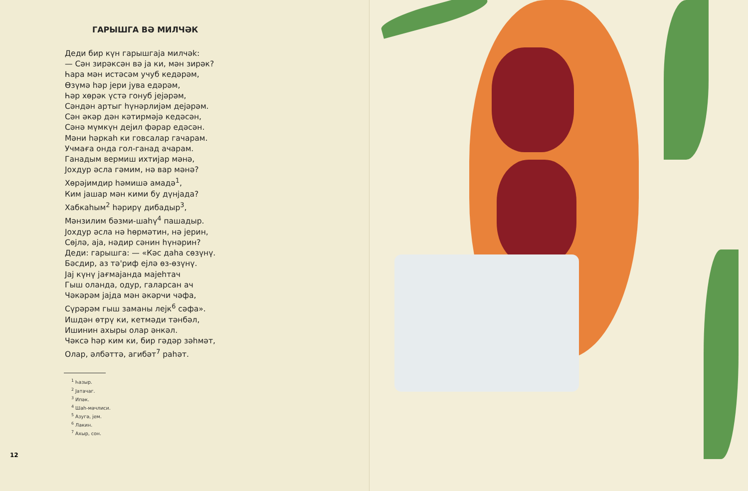ГАРЫШГА ВƏ МИЛЧƏК
Деди бир күн гарышгаја милчək:
— Сəн зирəксəн вə ја ки, мəн зирəк?
Һара мəн истəсəм учуб кедəрəм,
Өзүмə һəр јери јува едəрəм,
Һəр хөрəк үстə гонуб јејəрəм,
Сəндəн артыг һүнəрлијəм дејəрəм.
Сəн əкəр дəн кəтирмəјə кедəсəн,
Сəнə мүмкүн дејил фəрар едəсəн.
Мəни һəркаһ ки говсалар гачарам.
Учмаға онда гол-ганад ачарам.
Ганадым вермиш ихтијар мəнə,
Јохдур əсла гəмим, нə вар мəнə?
Хөрəјимдир һəмишə амадə<sup>1</sup>,
Ким јашар мəн кими бу дүнјада?
Хабкаһым<sup>2</sup> һəрирү дибадыр<sup>3</sup>,
Мəнзилим бəзми-шаһү<sup>4</sup> пашадыр.
Јохдур əсла нə һөрмəтин, нə јерин,
Сөјлə, аја, нəдир сəнин һүнəрин?
Деди: гарышга: — «Кəс даһа сөзүнү.
Бəсдир, аз тə'риф ејлə өз-өзүнү.
Јај күнү јағмајанда мајеһтач
Гыш оланда, одур, галарсан ач
Чəкəрəм јајда мəн əкəрчи чəфа,
Сүрəрəм гыш заманы лејк<sup>6</sup> сəфа».
Ишдəн өтрү ки, кетмəди тəнбəл,
Ишинин ахыры олар əнкəл.
Чəксə һəр ким ки, бир гəдəр зəһмəт,
Олар, əлбəттə, агибəт<sup>7</sup> раһəт.
<sup>1</sup> Һазыр.
<sup>2</sup> Јатачаг.
<sup>3</sup> Ипəк.
<sup>4</sup> Шаһ-мəчлиси.
<sup>5</sup> Азугə, јем.
<sup>6</sup> Лакин.
<sup>7</sup> Ахыр, сон.
12